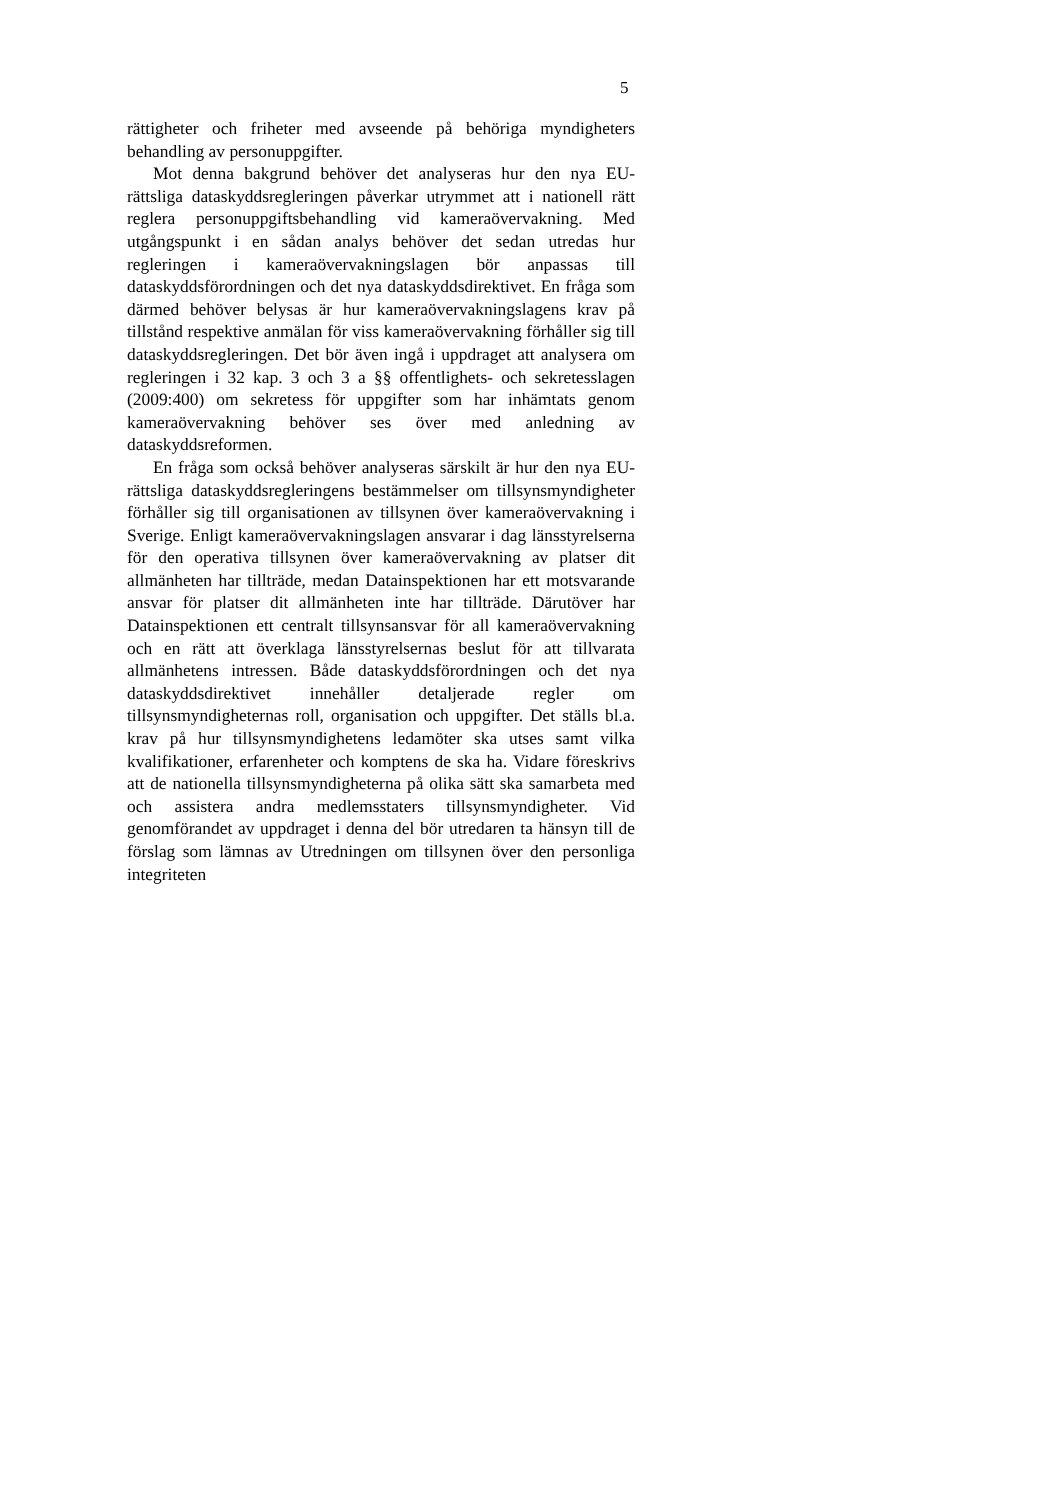5
rättigheter och friheter med avseende på behöriga myndigheters behandling av personuppgifter.
Mot denna bakgrund behöver det analyseras hur den nya EU-rättsliga dataskyddsregleringen påverkar utrymmet att i nationell rätt reglera personuppgiftsbehandling vid kamera­övervakning. Med utgångspunkt i en sådan analys behöver det sedan utredas hur regleringen i kameraövervakningslagen bör anpassas till dataskyddsförordningen och det nya dataskyddsdirektivet. En fråga som därmed behöver belysas är hur kameraövervakningslagens krav på tillstånd respektive anmälan för viss kameraövervakning förhåller sig till dataskyddsregleringen. Det bör även ingå i uppdraget att analysera om regleringen i 32 kap. 3 och 3 a §§ offentlighets- och sekretesslagen (2009:400) om sekretess för uppgifter som har inhämtats genom kameraövervakning behöver ses över med anledning av dataskyddsreformen.
En fråga som också behöver analyseras särskilt är hur den nya EU-rättsliga dataskyddsregleringens bestämmelser om tillsynsmyndigheter förhåller sig till organisationen av tillsynen över kameraövervakning i Sverige. Enligt kamera­övervakningslagen ansvarar i dag länsstyrelserna för den operativa tillsynen över kameraövervakning av platser dit allmänheten har tillträde, medan Datainspektionen har ett motsvarande ansvar för platser dit allmänheten inte har tillträde. Därutöver har Datainspektionen ett centralt tillsynsansvar för all kameraövervakning och en rätt att överklaga länsstyrelsernas beslut för att tillvarata allmänhetens intressen. Både dataskyddsförordningen och det nya dataskyddsdirektivet innehåller detaljerade regler om tillsynsmyndigheternas roll, organisation och uppgifter. Det ställs bl.a. krav på hur tillsynsmyndighetens ledamöter ska utses samt vilka kvalifikationer, erfarenheter och komptens de ska ha. Vidare föreskrivs att de nationella tillsynsmyndigheterna på olika sätt ska samarbeta med och assistera andra medlemsstaters tillsynsmyndigheter. Vid genomförandet av uppdraget i denna del bör utredaren ta hänsyn till de förslag som lämnas av Utredningen om tillsynen över den personliga integriteten